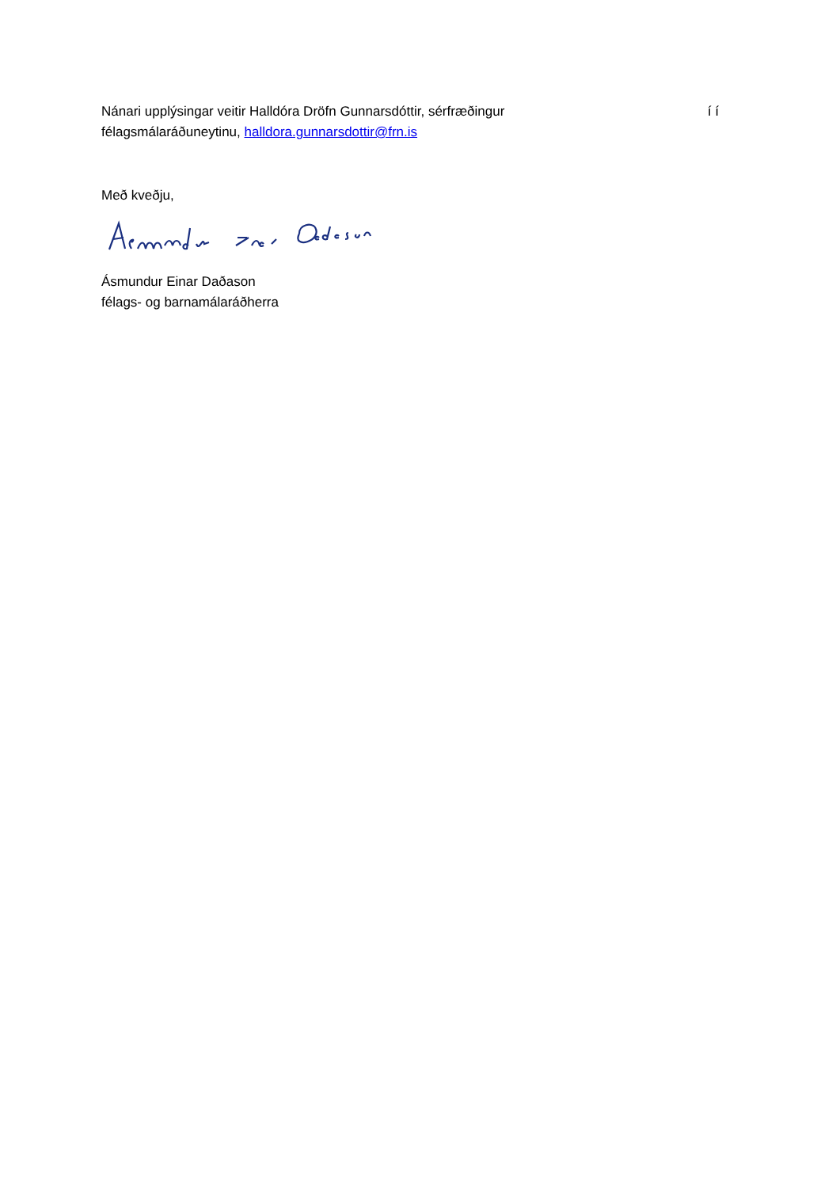Nánari upplýsingar veitir Halldóra Dröfn Gunnarsdóttir, sérfræðingur í í
félagsmálaráðuneytinu, halldora.gunnarsdottir@frn.is
Með kveðju,
Ásmundur Einar Daðason
félags- og barnamálaráðherra